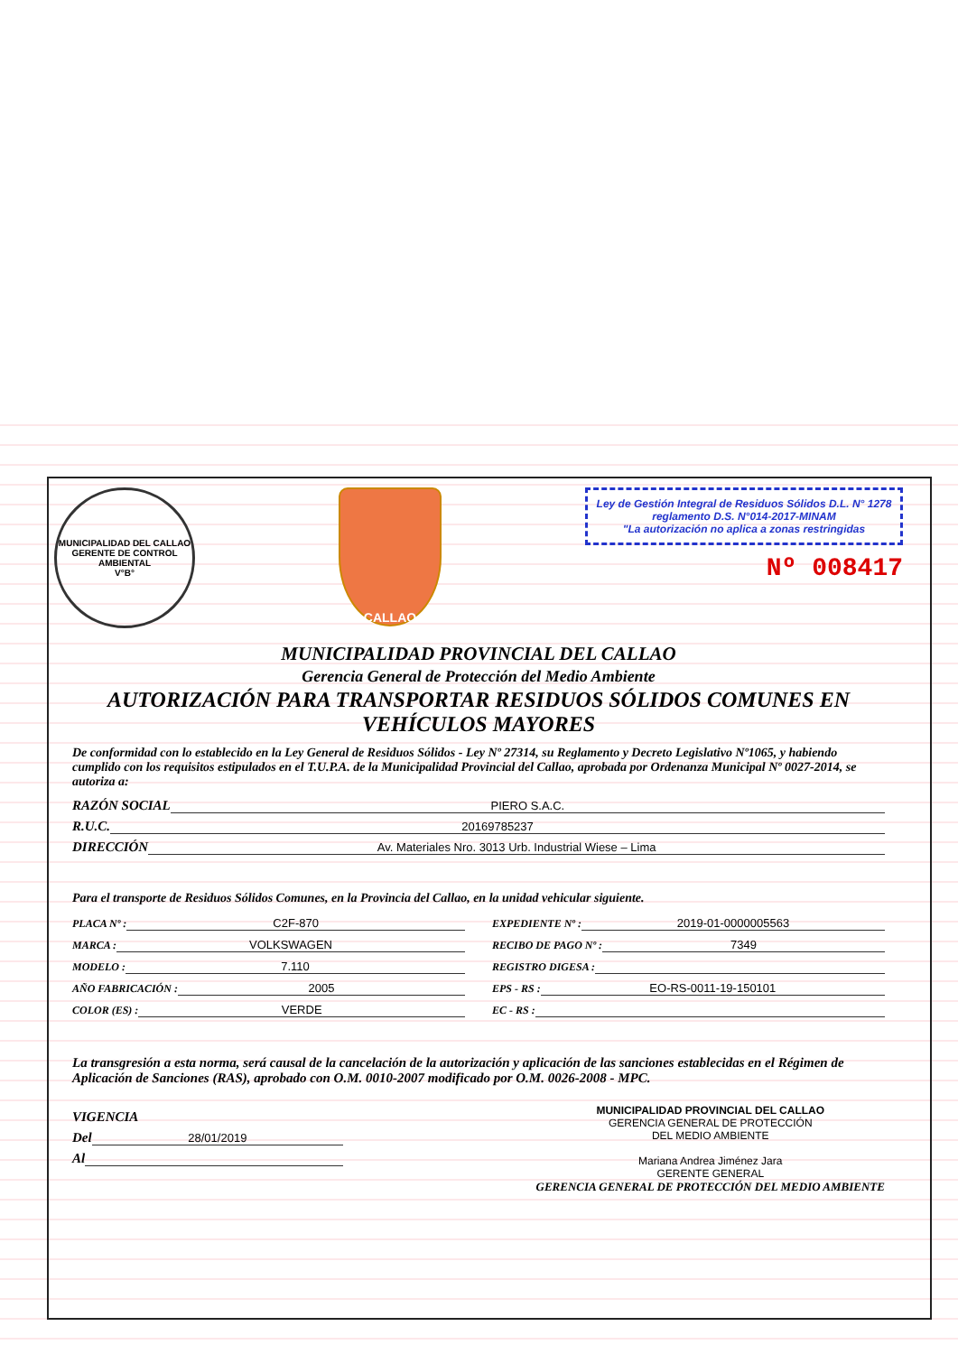MUNICIPALIDAD DEL CALLAO
GERENTE DE CONTROL AMBIENTAL
V°B°
CALLAO
Ley de Gestión Integral de Residuos Sólidos D.L. N° 1278 reglamento D.S. N°014-2017-MINAM
"La autorización no aplica a zonas restringidas
Nº 008417
MUNICIPALIDAD PROVINCIAL DEL CALLAO
Gerencia General de Protección del Medio Ambiente
AUTORIZACIÓN PARA TRANSPORTAR RESIDUOS SÓLIDOS COMUNES EN VEHÍCULOS MAYORES
De conformidad con lo establecido en la Ley General de Residuos Sólidos - Ley Nº 27314, su Reglamento y Decreto Legislativo Nº1065, y habiendo cumplido con los requisitos estipulados en el T.U.P.A. de la Municipalidad Provincial del Callao, aprobada por Ordenanza Municipal Nº 0027-2014, se autoriza a:
RAZÓN SOCIAL PIERO S.A.C.
R.U.C. 20169785237
DIRECCIÓN Av. Materiales Nro. 3013 Urb. Industrial Wiese – Lima
Para el transporte de Residuos Sólidos Comunes, en la Provincia del Callao, en la unidad vehicular siguiente.
PLACA Nº : C2F-870
EXPEDIENTE Nº : 2019-01-0000005563
MARCA : VOLKSWAGEN
RECIBO DE PAGO Nº : 7349
MODELO : 7.110
REGISTRO DIGESA :
AÑO FABRICACIÓN : 2005
EPS - RS : EO-RS-0011-19-150101
COLOR (ES) : VERDE
EC - RS :
La transgresión a esta norma, será causal de la cancelación de la autorización y aplicación de las sanciones establecidas en el Régimen de Aplicación de Sanciones (RAS), aprobado con O.M. 0010-2007 modificado por O.M. 0026-2008 - MPC.
VIGENCIA
Del 28/01/2019
Al
MUNICIPALIDAD PROVINCIAL DEL CALLAO
GERENCIA GENERAL DE PROTECCIÓN
DEL MEDIO AMBIENTE
Mariana Andrea Jiménez Jara
GERENTE GENERAL
GERENCIA GENERAL DE PROTECCIÓN DEL MEDIO AMBIENTE